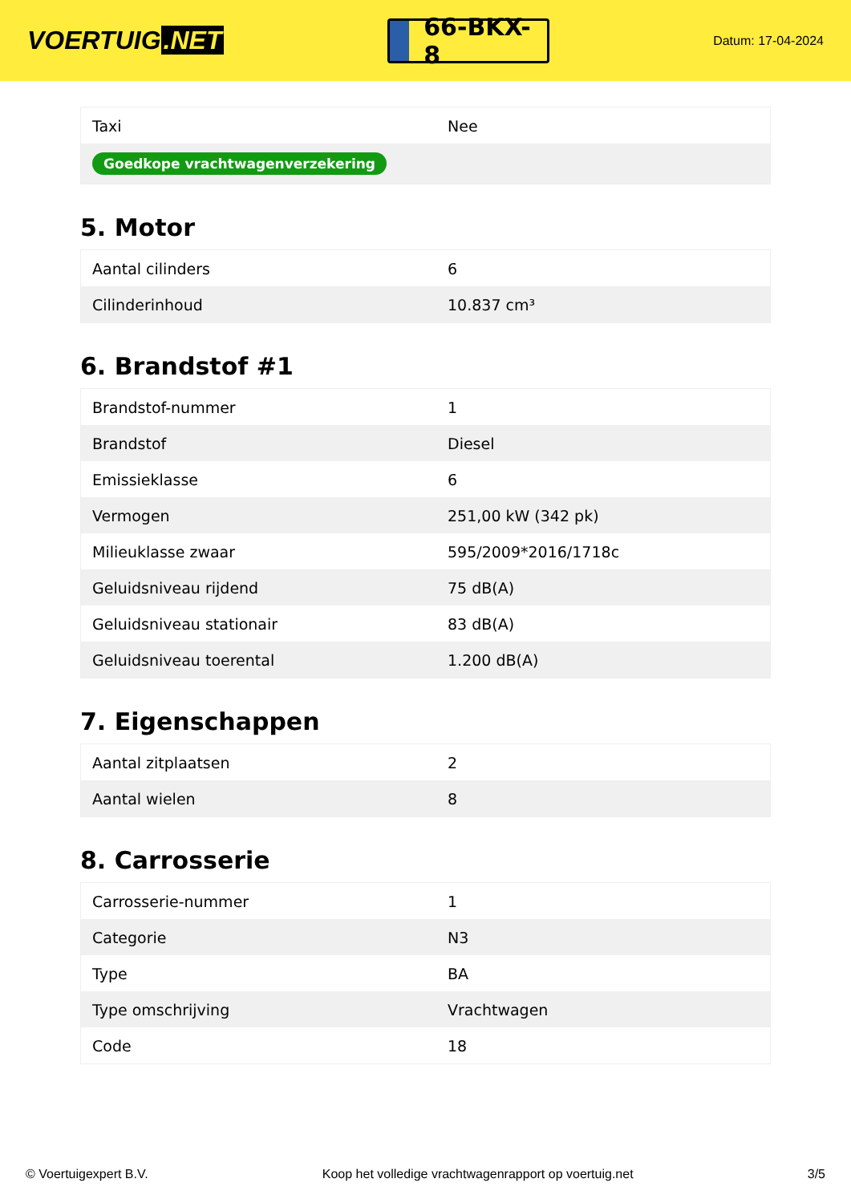VOERTUIG.NET
66-BKX-8
Datum: 17-04-2024
| Taxi | Nee |
| Goedkope vrachtwagenverzekering | |
5. Motor
| Aantal cilinders | 6 |
| Cilinderinhoud | 10.837 cm³ |
6. Brandstof #1
| Brandstof-nummer | 1 |
| Brandstof | Diesel |
| Emissieklasse | 6 |
| Vermogen | 251,00 kW (342 pk) |
| Milieuklasse zwaar | 595/2009*2016/1718c |
| Geluidsniveau rijdend | 75 dB(A) |
| Geluidsniveau stationair | 83 dB(A) |
| Geluidsniveau toerental | 1.200 dB(A) |
7. Eigenschappen
| Aantal zitplaatsen | 2 |
| Aantal wielen | 8 |
8. Carrosserie
| Carrosserie-nummer | 1 |
| Categorie | N3 |
| Type | BA |
| Type omschrijving | Vrachtwagen |
| Code | 18 |
© Voertuigexpert B.V. Koop het volledige vrachtwagenrapport op voertuig.net 3/5